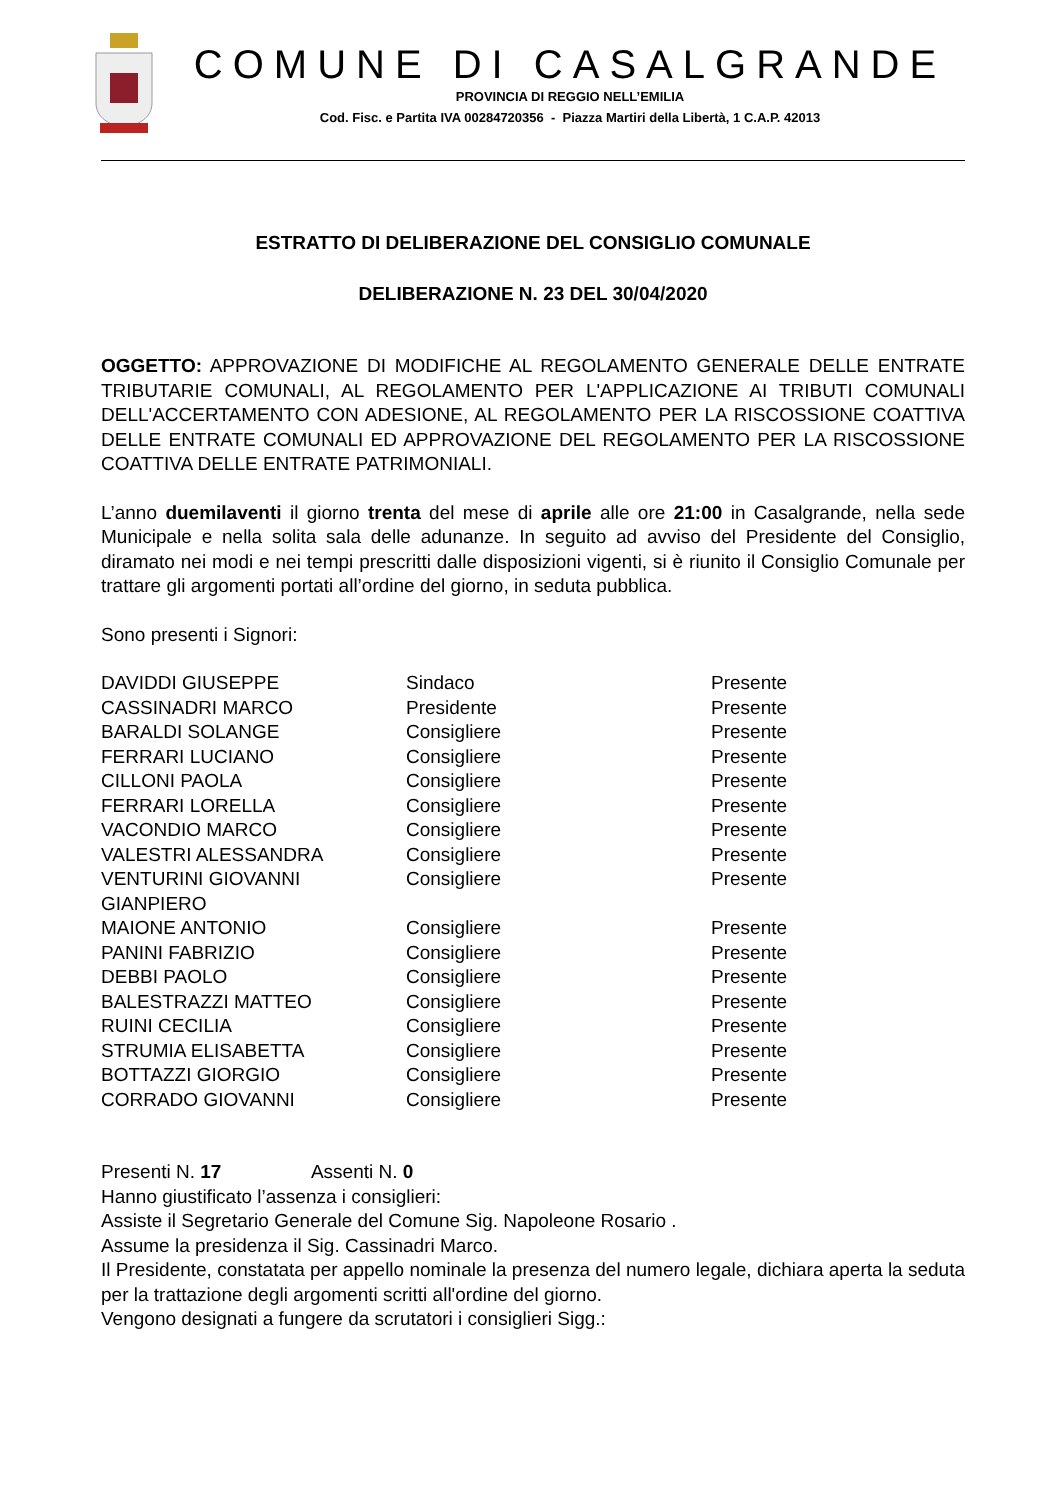COMUNE DI CASALGRANDE
PROVINCIA DI REGGIO NELL’EMILIA
Cod. Fisc. e Partita IVA 00284720356 - Piazza Martiri della Libertà, 1 C.A.P. 42013
ESTRATTO DI DELIBERAZIONE DEL CONSIGLIO COMUNALE
DELIBERAZIONE N. 23 DEL 30/04/2020
OGGETTO: APPROVAZIONE DI MODIFICHE AL REGOLAMENTO GENERALE DELLE ENTRATE TRIBUTARIE COMUNALI, AL REGOLAMENTO PER L'APPLICAZIONE AI TRIBUTI COMUNALI DELL'ACCERTAMENTO CON ADESIONE, AL REGOLAMENTO PER LA RISCOSSIONE COATTIVA DELLE ENTRATE COMUNALI ED APPROVAZIONE DEL REGOLAMENTO PER LA RISCOSSIONE COATTIVA DELLE ENTRATE PATRIMONIALI.
L’anno duemilaventi il giorno trenta del mese di aprile alle ore 21:00 in Casalgrande, nella sede Municipale e nella solita sala delle adunanze. In seguito ad avviso del Presidente del Consiglio, diramato nei modi e nei tempi prescritti dalle disposizioni vigenti, si è riunito il Consiglio Comunale per trattare gli argomenti portati all’ordine del giorno, in seduta pubblica.
Sono presenti i Signori:
| DAVIDDI GIUSEPPE | Sindaco | Presente |
| CASSINADRI MARCO | Presidente | Presente |
| BARALDI SOLANGE | Consigliere | Presente |
| FERRARI LUCIANO | Consigliere | Presente |
| CILLONI PAOLA | Consigliere | Presente |
| FERRARI LORELLA | Consigliere | Presente |
| VACONDIO MARCO | Consigliere | Presente |
| VALESTRI ALESSANDRA | Consigliere | Presente |
| VENTURINI GIOVANNI GIANPIERO | Consigliere | Presente |
| MAIONE ANTONIO | Consigliere | Presente |
| PANINI FABRIZIO | Consigliere | Presente |
| DEBBI PAOLO | Consigliere | Presente |
| BALESTRAZZI MATTEO | Consigliere | Presente |
| RUINI CECILIA | Consigliere | Presente |
| STRUMIA ELISABETTA | Consigliere | Presente |
| BOTTAZZI GIORGIO | Consigliere | Presente |
| CORRADO GIOVANNI | Consigliere | Presente |
Presenti N. 17 Assenti N. 0
Hanno giustificato l’assenza i consiglieri:
Assiste il Segretario Generale del Comune Sig. Napoleone Rosario .
Assume la presidenza il Sig. Cassinadri Marco.
Il Presidente, constatata per appello nominale la presenza del numero legale, dichiara aperta la seduta per la trattazione degli argomenti scritti all'ordine del giorno.
Vengono designati a fungere da scrutatori i consiglieri Sigg.: